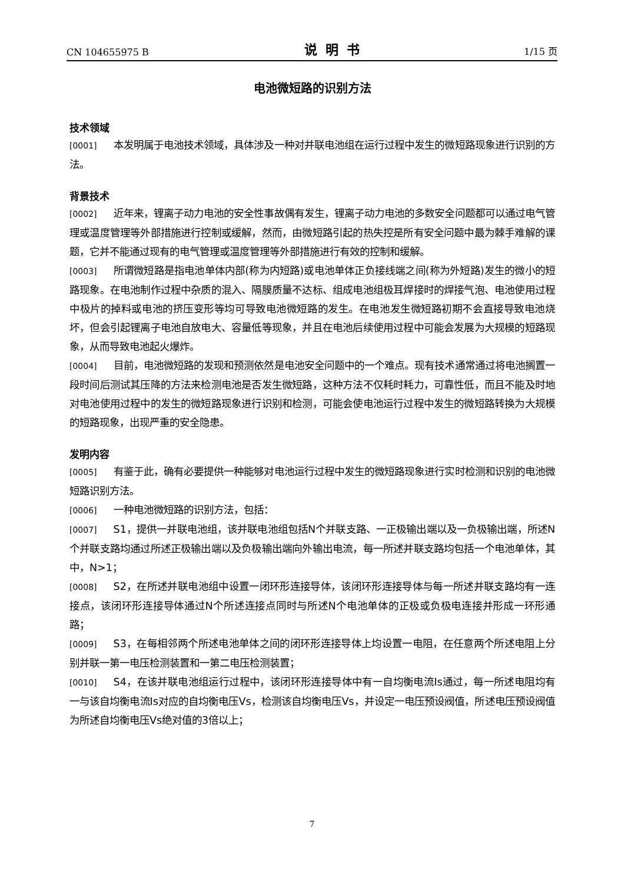CN 104655975 B 说明书 1/15 页
电池微短路的识别方法
技术领域
[0001] 本发明属于电池技术领域，具体涉及一种对并联电池组在运行过程中发生的微短路现象进行识别的方法。
背景技术
[0002] 近年来，锂离子动力电池的安全性事故偶有发生，锂离子动力电池的多数安全问题都可以通过电气管理或温度管理等外部措施进行控制或缓解，然而，由微短路引起的热失控是所有安全问题中最为棘手难解的课题，它并不能通过现有的电气管理或温度管理等外部措施进行有效的控制和缓解。
[0003] 所谓微短路是指电池单体内部(称为内短路)或电池单体正负接线端之间(称为外短路)发生的微小的短路现象。在电池制作过程中杂质的混入、隔膜质量不达标、组成电池组极耳焊接时的焊接气泡、电池使用过程中极片的掉料或电池的挤压变形等均可导致电池微短路的发生。在电池发生微短路初期不会直接导致电池烧坏，但会引起锂离子电池自放电大、容量低等现象，并且在电池后续使用过程中可能会发展为大规模的短路现象，从而导致电池起火爆炸。
[0004] 目前，电池微短路的发现和预测依然是电池安全问题中的一个难点。现有技术通常通过将电池搁置一段时间后测试其压降的方法来检测电池是否发生微短路，这种方法不仅耗时耗力，可靠性低，而且不能及时地对电池使用过程中的发生的微短路现象进行识别和检测，可能会使电池运行过程中发生的微短路转换为大规模的短路现象，出现严重的安全隐患。
发明内容
[0005] 有鉴于此，确有必要提供一种能够对电池运行过程中发生的微短路现象进行实时检测和识别的电池微短路识别方法。
[0006] 一种电池微短路的识别方法，包括：
[0007] S1，提供一并联电池组，该并联电池组包括N个并联支路、一正极输出端以及一负极输出端，所述N个并联支路均通过所述正极输出端以及负极输出端向外输出电流，每一所述并联支路均包括一个电池单体，其中，N>1；
[0008] S2，在所述并联电池组中设置一闭环形连接导体，该闭环形连接导体与每一所述并联支路均有一连接点，该闭环形连接导体通过N个所述连接点同时与所述N个电池单体的正极或负极电连接并形成一环形通路；
[0009] S3，在每相邻两个所述电池单体之间的闭环形连接导体上均设置一电阻，在任意两个所述电阻上分别并联一第一电压检测装置和一第二电压检测装置；
[0010] S4，在该并联电池组运行过程中，该闭环形连接导体中有一自均衡电流Is通过，每一所述电阻均有一与该自均衡电流Is对应的自均衡电压Vs，检测该自均衡电压Vs，并设定一电压预设阀值，所述电压预设阀值为所述自均衡电压Vs绝对值的3倍以上；
7